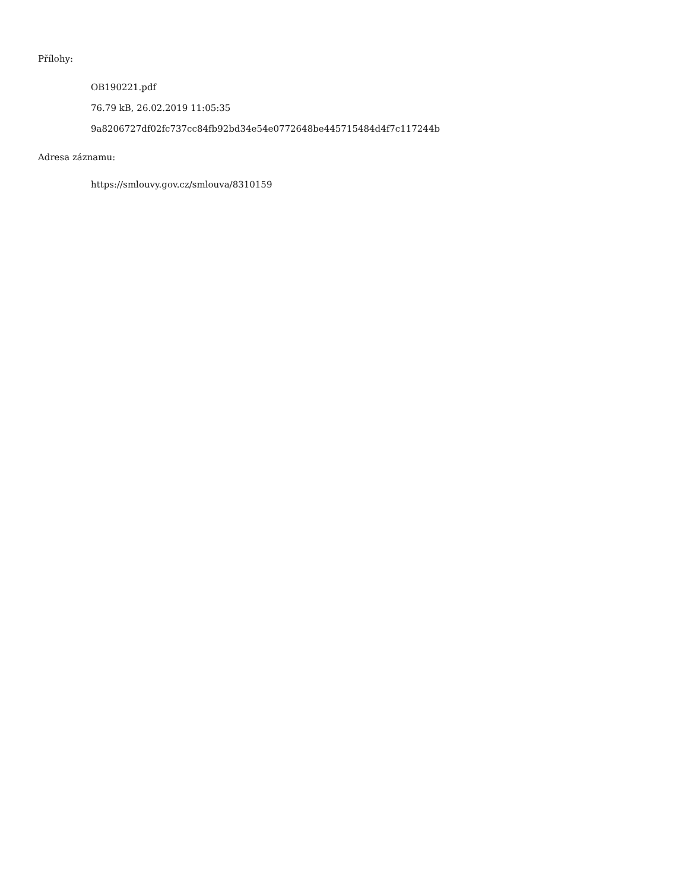Přílohy:
OB190221.pdf
76.79 kB, 26.02.2019 11:05:35
9a8206727df02fc737cc84fb92bd34e54e0772648be445715484d4f7c117244b
Adresa záznamu:
https://smlouvy.gov.cz/smlouva/8310159